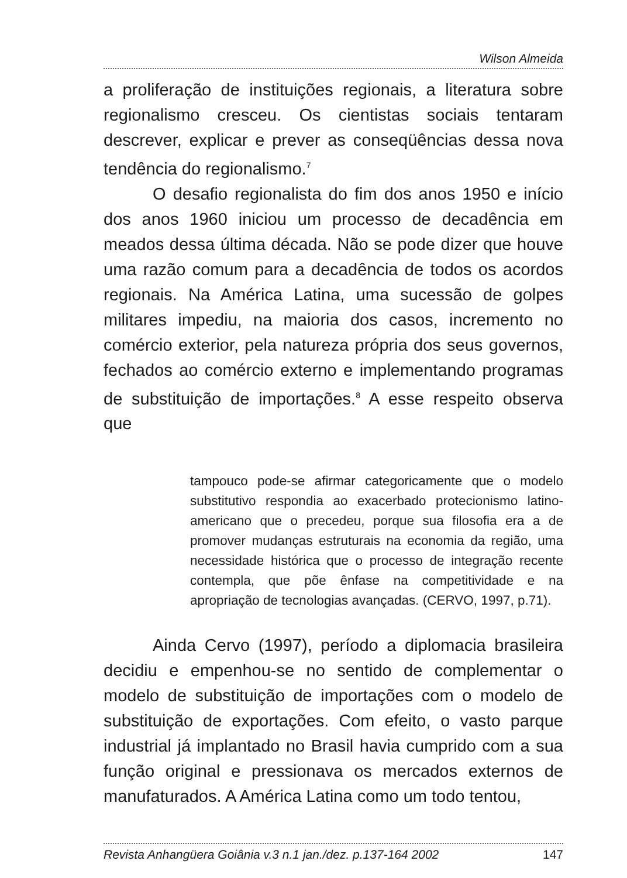Wilson Almeida
a proliferação de instituições regionais, a literatura sobre regionalismo cresceu. Os cientistas sociais tentaram descrever, explicar e prever as conseqüências dessa nova tendência do regionalismo.<sup>7</sup>
O desafio regionalista do fim dos anos 1950 e início dos anos 1960 iniciou um processo de decadência em meados dessa última década. Não se pode dizer que houve uma razão comum para a decadência de todos os acordos regionais. Na América Latina, uma sucessão de golpes militares impediu, na maioria dos casos, incremento no comércio exterior, pela natureza própria dos seus governos, fechados ao comércio externo e implementando programas de substituição de importações.<sup>8</sup> A esse respeito observa que
tampouco pode-se afirmar categoricamente que o modelo substitutivo respondia ao exacerbado protecionismo latino-americano que o precedeu, porque sua filosofia era a de promover mudanças estruturais na economia da região, uma necessidade histórica que o processo de integração recente contempla, que põe ênfase na competitividade e na apropriação de tecnologias avançadas. (CERVO, 1997, p.71).
Ainda Cervo (1997), período a diplomacia brasileira decidiu e empenhou-se no sentido de complementar o modelo de substituição de importações com o modelo de substituição de exportações. Com efeito, o vasto parque industrial já implantado no Brasil havia cumprido com a sua função original e pressionava os mercados externos de manufaturados. A América Latina como um todo tentou,
Revista Anhangüera Goiânia v.3 n.1 jan./dez. p.137-164 2002 147